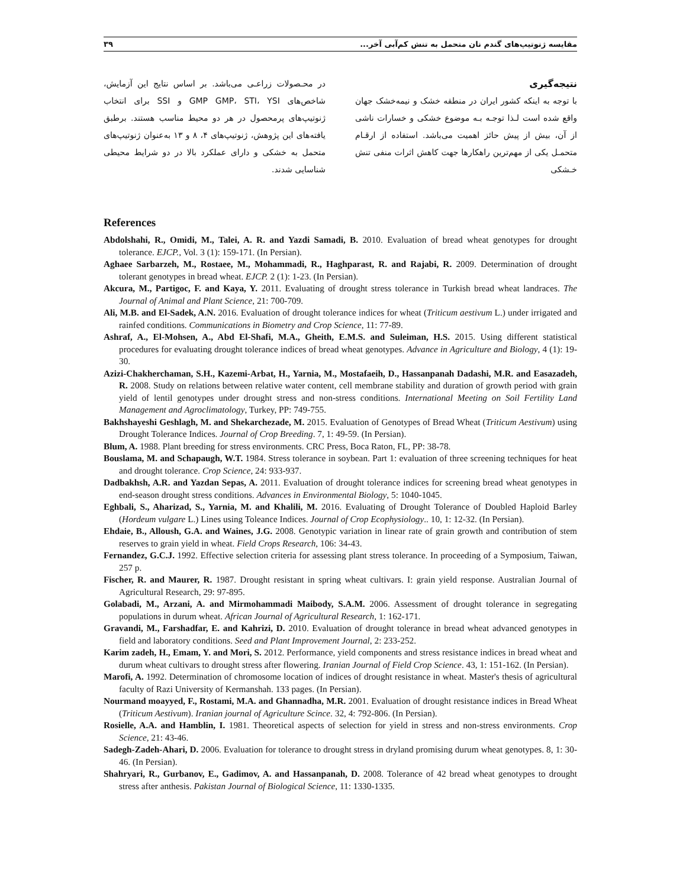مقایسه ژنوتیپ‌های گندم نان متحمل به تنش کم‌آبی آخر... ۳۹
نتیجه‌گیری
با توجه به اینکه کشور ایران در منطقه خشک و نیمه‌خشک جهان واقع شده است لـذا توجـه بـه موضوع خشکی و خسارات ناشی از آن، بیش از پیش حائز اهمیت می‌باشد. استفاده از ارقـام متحمـل یکی از مهم‌ترین راهکارها جهت کاهش اثرات منفی تنش خـشکی
در محـصولات زراعـی می‌باشد. بر اساس نتایج این آزمایش، شاخص‌های GMP GMP، STI، YSI و SSI برای انتخاب ژنوتیپ‌های پرمحصول در هر دو محیط مناسب هستند. برطبق یافته‌های این پژوهش، ژنوتیپ‌های ۴، ۸ و ۱۳ به‌عنوان ژنوتیپ‌های متحمل به خشکی و دارای عملکرد بالا در دو شرایط محیطی شناسایی شدند.
References
Abdolshahi, R., Omidi, M., Talei, A. R. and Yazdi Samadi, B. 2010. Evaluation of bread wheat genotypes for drought tolerance. EJCP., Vol. 3 (1): 159-171. (In Persian).
Aghaee Sarbarzeh, M., Rostaee, M., Mohammadi, R., Haghparast, R. and Rajabi, R. 2009. Determination of drought tolerant genotypes in bread wheat. EJCP. 2 (1): 1-23. (In Persian).
Akcura, M., Partigoc, F. and Kaya, Y. 2011. Evaluating of drought stress tolerance in Turkish bread wheat landraces. The Journal of Animal and Plant Science, 21: 700-709.
Ali, M.B. and El-Sadek, A.N. 2016. Evaluation of drought tolerance indices for wheat (Triticum aestivum L.) under irrigated and rainfed conditions. Communications in Biometry and Crop Science, 11: 77-89.
Ashraf, A., El-Mohsen, A., Abd El-Shafi, M.A., Gheith, E.M.S. and Suleiman, H.S. 2015. Using different statistical procedures for evaluating drought tolerance indices of bread wheat genotypes. Advance in Agriculture and Biology, 4 (1): 19-30.
Azizi-Chakherchaman, S.H., Kazemi-Arbat, H., Yarnia, M., Mostafaeih, D., Hassanpanah Dadashi, M.R. and Easazadeh, R. 2008. Study on relations between relative water content, cell membrane stability and duration of growth period with grain yield of lentil genotypes under drought stress and non-stress conditions. International Meeting on Soil Fertility Land Management and Agroclimatology, Turkey, PP: 749-755.
Bakhshayeshi Geshlagh, M. and Shekarchezade, M. 2015. Evaluation of Genotypes of Bread Wheat (Triticum Aestivum) using Drought Tolerance Indices. Journal of Crop Breeding. 7, 1: 49-59. (In Persian).
Blum, A. 1988. Plant breeding for stress environments. CRC Press, Boca Raton, FL, PP: 38-78.
Bouslama, M. and Schapaugh, W.T. 1984. Stress tolerance in soybean. Part 1: evaluation of three screening techniques for heat and drought tolerance. Crop Science, 24: 933-937.
Dadbakhsh, A.R. and Yazdan Sepas, A. 2011. Evaluation of drought tolerance indices for screening bread wheat genotypes in end-season drought stress conditions. Advances in Environmental Biology, 5: 1040-1045.
Eghbali, S., Aharizad, S., Yarnia, M. and Khalili, M. 2016. Evaluating of Drought Tolerance of Doubled Haploid Barley (Hordeum vulgare L.) Lines using Toleance Indices. Journal of Crop Ecophysiology.. 10, 1: 12-32. (In Persian).
Ehdaie, B., Alloush, G.A. and Waines, J.G. 2008. Genotypic variation in linear rate of grain growth and contribution of stem reserves to grain yield in wheat. Field Crops Research, 106: 34-43.
Fernandez, G.C.J. 1992. Effective selection criteria for assessing plant stress tolerance. In proceeding of a Symposium, Taiwan, 257 p.
Fischer, R. and Maurer, R. 1987. Drought resistant in spring wheat cultivars. I: grain yield response. Australian Journal of Agricultural Research, 29: 97-895.
Golabadi, M., Arzani, A. and Mirmohammadi Maibody, S.A.M. 2006. Assessment of drought tolerance in segregating populations in durum wheat. African Journal of Agricultural Research, 1: 162-171.
Gravandi, M., Farshadfar, E. and Kahrizi, D. 2010. Evaluation of drought tolerance in bread wheat advanced genotypes in field and laboratory conditions. Seed and Plant Improvement Journal, 2: 233-252.
Karim zadeh, H., Emam, Y. and Mori, S. 2012. Performance, yield components and stress resistance indices in bread wheat and durum wheat cultivars to drought stress after flowering. Iranian Journal of Field Crop Science. 43, 1: 151-162. (In Persian).
Marofi, A. 1992. Determination of chromosome location of indices of drought resistance in wheat. Master's thesis of agricultural faculty of Razi University of Kermanshah. 133 pages. (In Persian).
Nourmand moayyed, F., Rostami, M.A. and Ghannadha, M.R. 2001. Evaluation of drought resistance indices in Bread Wheat (Triticum Aestivum). Iranian journal of Agriculture Scince. 32, 4: 792-806. (In Persian).
Rosielle, A.A. and Hamblin, I. 1981. Theoretical aspects of selection for yield in stress and non-stress environments. Crop Science, 21: 43-46.
Sadegh-Zadeh-Ahari, D. 2006. Evaluation for tolerance to drought stress in dryland promising durum wheat genotypes. 8, 1: 30-46. (In Persian).
Shahryari, R., Gurbanov, E., Gadimov, A. and Hassanpanah, D. 2008. Tolerance of 42 bread wheat genotypes to drought stress after anthesis. Pakistan Journal of Biological Science, 11: 1330-1335.